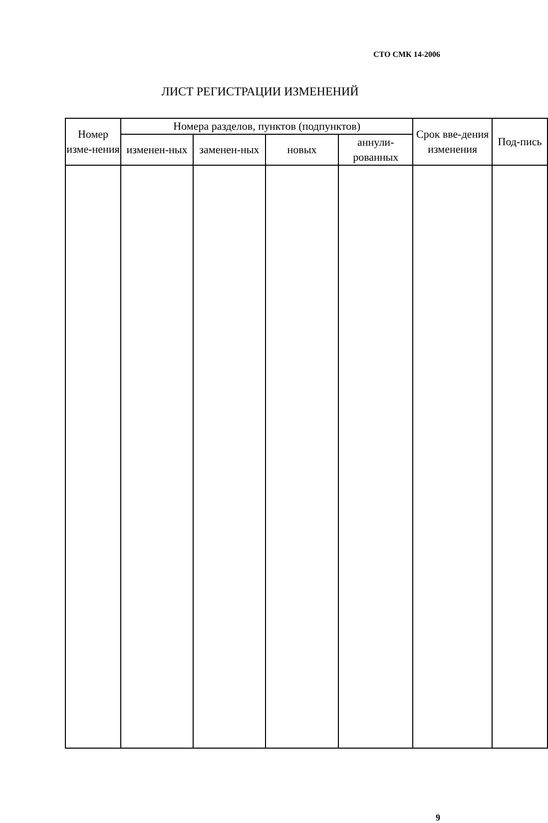СТО СМК 14-2006
ЛИСТ РЕГИСТРАЦИИ ИЗМЕНЕНИЙ
| Номер изме-нения | Номера разделов, пунктов (подпунктов) | | | | Срок вве-дения изменения | Под-пись |
| --- | --- | --- | --- | --- | --- | --- |
| | изменен-ных | заменен-ных | новых | аннули-рованных | | |
9